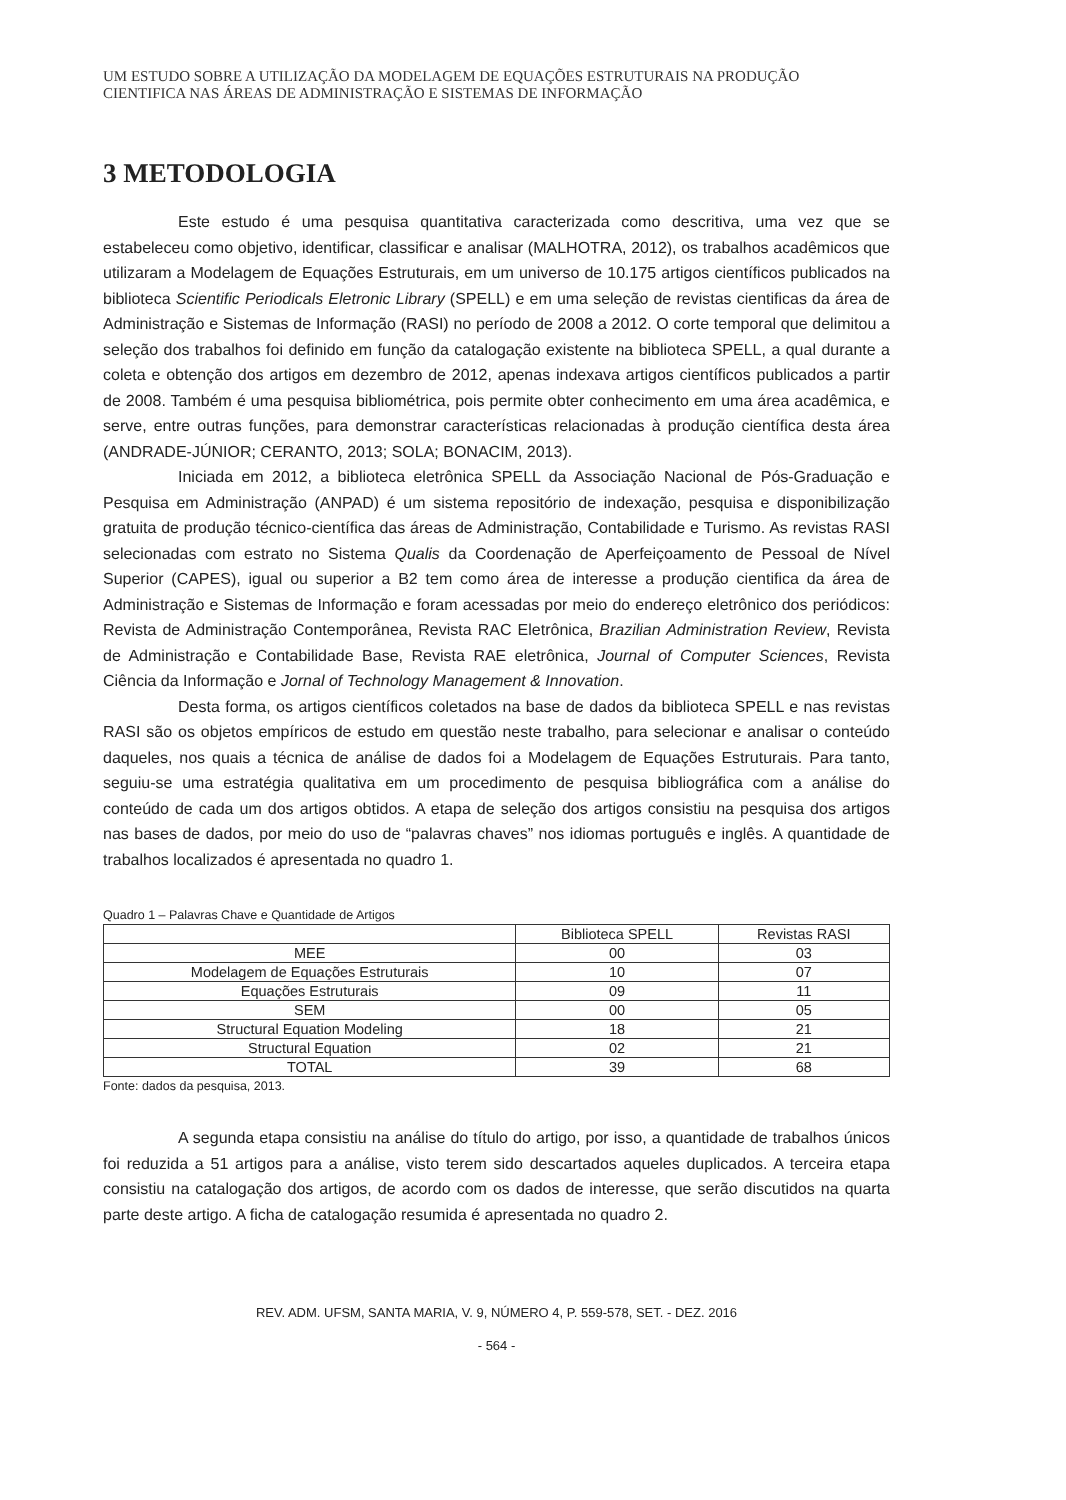UM ESTUDO SOBRE A UTILIZAÇÃO DA MODELAGEM DE EQUAÇÕES ESTRUTURAIS NA PRODUÇÃO
CIENTIFICA NAS ÁREAS DE ADMINISTRAÇÃO E SISTEMAS DE INFORMAÇÃO
3 METODOLOGIA
Este estudo é uma pesquisa quantitativa caracterizada como descritiva, uma vez que se estabeleceu como objetivo, identificar, classificar e analisar (MALHOTRA, 2012), os trabalhos acadêmicos que utilizaram a Modelagem de Equações Estruturais, em um universo de 10.175 artigos científicos publicados na biblioteca Scientific Periodicals Eletronic Library (SPELL) e em uma seleção de revistas cientificas da área de Administração e Sistemas de Informação (RASI) no período de 2008 a 2012. O corte temporal que delimitou a seleção dos trabalhos foi definido em função da catalogação existente na biblioteca SPELL, a qual durante a coleta e obtenção dos artigos em dezembro de 2012, apenas indexava artigos científicos publicados a partir de 2008. Também é uma pesquisa bibliométrica, pois permite obter conhecimento em uma área acadêmica, e serve, entre outras funções, para demonstrar características relacionadas à produção científica desta área (ANDRADE-JÚNIOR; CERANTO, 2013; SOLA; BONACIM, 2013).
Iniciada em 2012, a biblioteca eletrônica SPELL da Associação Nacional de Pós-Graduação e Pesquisa em Administração (ANPAD) é um sistema repositório de indexação, pesquisa e disponibilização gratuita de produção técnico-científica das áreas de Administração, Contabilidade e Turismo. As revistas RASI selecionadas com estrato no Sistema Qualis da Coordenação de Aperfeiçoamento de Pessoal de Nível Superior (CAPES), igual ou superior a B2 tem como área de interesse a produção cientifica da área de Administração e Sistemas de Informação e foram acessadas por meio do endereço eletrônico dos periódicos: Revista de Administração Contemporânea, Revista RAC Eletrônica, Brazilian Administration Review, Revista de Administração e Contabilidade Base, Revista RAE eletrônica, Journal of Computer Sciences, Revista Ciência da Informação e Jornal of Technology Management & Innovation.
Desta forma, os artigos científicos coletados na base de dados da biblioteca SPELL e nas revistas RASI são os objetos empíricos de estudo em questão neste trabalho, para selecionar e analisar o conteúdo daqueles, nos quais a técnica de análise de dados foi a Modelagem de Equações Estruturais. Para tanto, seguiu-se uma estratégia qualitativa em um procedimento de pesquisa bibliográfica com a análise do conteúdo de cada um dos artigos obtidos. A etapa de seleção dos artigos consistiu na pesquisa dos artigos nas bases de dados, por meio do uso de “palavras chaves” nos idiomas português e inglês. A quantidade de trabalhos localizados é apresentada no quadro 1.
Quadro 1 – Palavras Chave e Quantidade de Artigos
| | Biblioteca SPELL | Revistas RASI |
| --- | --- | --- |
| MEE | 00 | 03 |
| Modelagem de Equações Estruturais | 10 | 07 |
| Equações Estruturais | 09 | 11 |
| SEM | 00 | 05 |
| Structural Equation Modeling | 18 | 21 |
| Structural Equation | 02 | 21 |
| TOTAL | 39 | 68 |
Fonte: dados da pesquisa, 2013.
A segunda etapa consistiu na análise do título do artigo, por isso, a quantidade de trabalhos únicos foi reduzida a 51 artigos para a análise, visto terem sido descartados aqueles duplicados. A terceira etapa consistiu na catalogação dos artigos, de acordo com os dados de interesse, que serão discutidos na quarta parte deste artigo. A ficha de catalogação resumida é apresentada no quadro 2.
REV. ADM. UFSM, SANTA MARIA, V. 9, NÚMERO 4, P. 559-578, SET. - DEZ. 2016
- 564 -